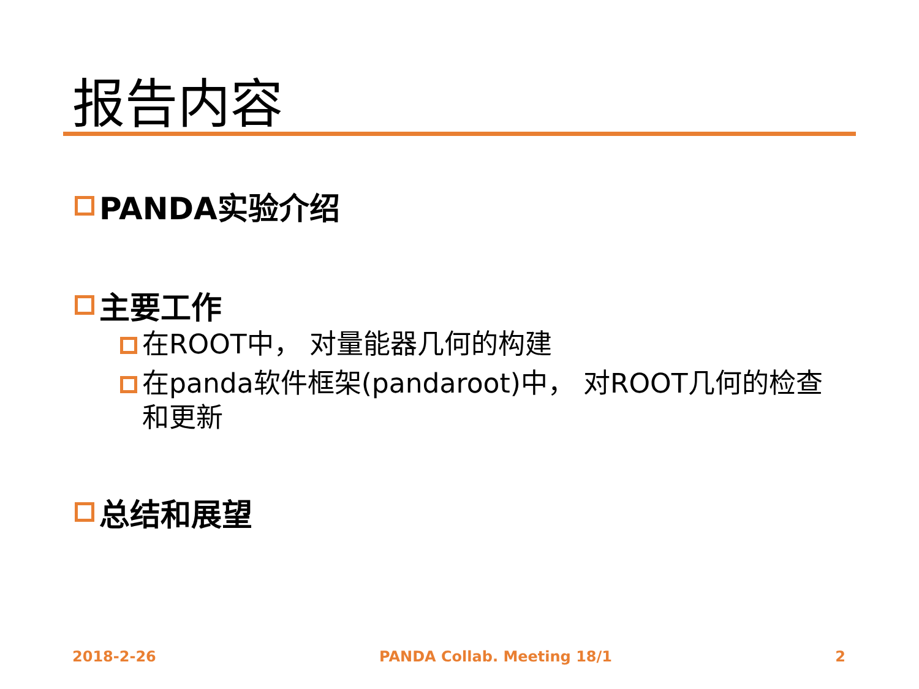报告内容
PANDA实验介绍
主要工作
在ROOT中， 对量能器几何的构建
在panda软件框架(pandaroot)中， 对ROOT几何的检查和更新
总结和展望
2018-2-26 PANDA Collab. Meeting 18/1 2